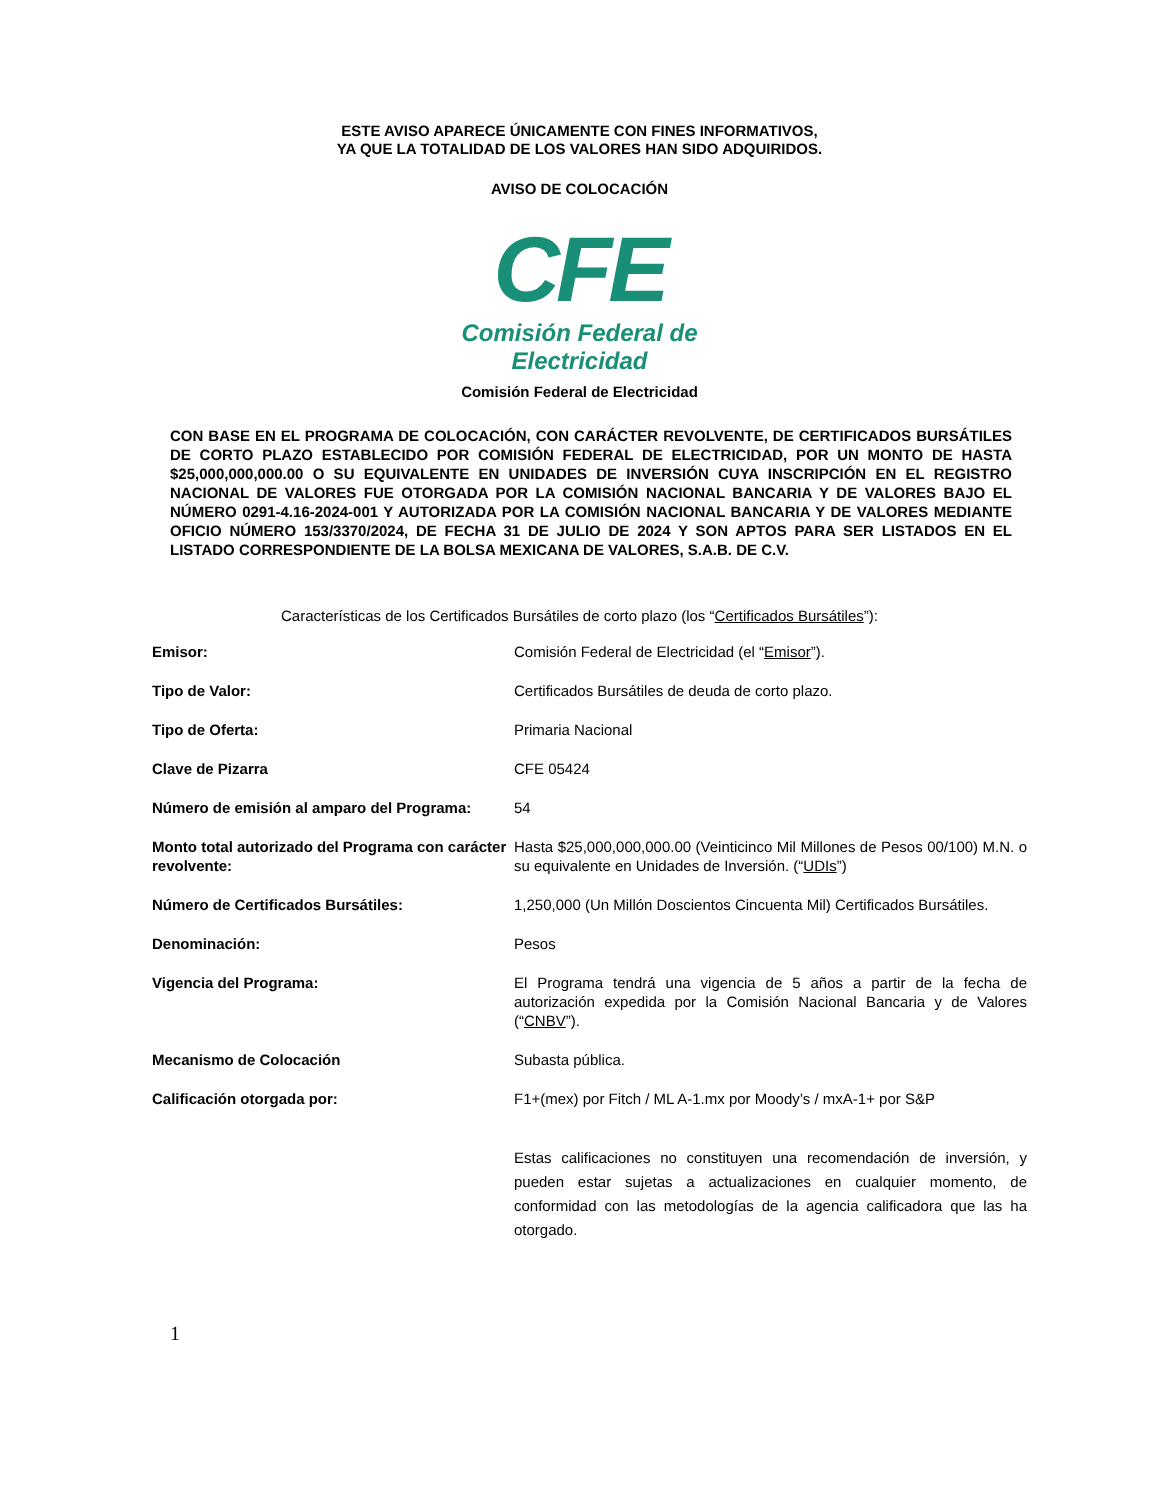ESTE AVISO APARECE ÚNICAMENTE CON FINES INFORMATIVOS,
YA QUE LA TOTALIDAD DE LOS VALORES HAN SIDO ADQUIRIDOS.
AVISO DE COLOCACIÓN
CFE
Comisión Federal de Electricidad
Comisión Federal de Electricidad
CON BASE EN EL PROGRAMA DE COLOCACIÓN, CON CARÁCTER REVOLVENTE, DE CERTIFICADOS BURSÁTILES DE CORTO PLAZO ESTABLECIDO POR COMISIÓN FEDERAL DE ELECTRICIDAD, POR UN MONTO DE HASTA $25,000,000,000.00 O SU EQUIVALENTE EN UNIDADES DE INVERSIÓN CUYA INSCRIPCIÓN EN EL REGISTRO NACIONAL DE VALORES FUE OTORGADA POR LA COMISIÓN NACIONAL BANCARIA Y DE VALORES BAJO EL NÚMERO 0291-4.16-2024-001 Y AUTORIZADA POR LA COMISIÓN NACIONAL BANCARIA Y DE VALORES MEDIANTE OFICIO NÚMERO 153/3370/2024, DE FECHA 31 DE JULIO DE 2024 Y SON APTOS PARA SER LISTADOS EN EL LISTADO CORRESPONDIENTE DE LA BOLSA MEXICANA DE VALORES, S.A.B. DE C.V.
Características de los Certificados Bursátiles de corto plazo (los “Certificados Bursátiles”):
| Emisor: | Comisión Federal de Electricidad (el “ Emisor ”). |
| Tipo de Valor: | Certificados Bursátiles de deuda de corto plazo. |
| Tipo de Oferta: | Primaria Nacional |
| Clave de Pizarra | CFE 05424 |
| Número de emisión al amparo del Programa: | 54 |
| Monto total autorizado del Programa con carácter revolvente: | Hasta $25,000,000,000.00 (Veinticinco Mil Millones de Pesos 00/100) M.N. o su equivalente en Unidades de Inversión. (“ UDIs ”) |
| Número de Certificados Bursátiles: | 1,250,000 (Un Millón Doscientos Cincuenta Mil) Certificados Bursátiles. |
| Denominación: | Pesos |
| Vigencia del Programa: | El Programa tendrá una vigencia de 5 años a partir de la fecha de autorización expedida por la Comisión Nacional Bancaria y de Valores (“ CNBV ”). |
| Mecanismo de Colocación | Subasta pública. |
| Calificación otorgada por: | F1+(mex) por Fitch / ML A-1.mx por Moody’s / mxA-1+ por S&P Estas calificaciones no constituyen una recomendación de inversión, y pueden estar sujetas a actualizaciones en cualquier momento, de conformidad con las metodologías de la agencia calificadora que las ha otorgado. |
1